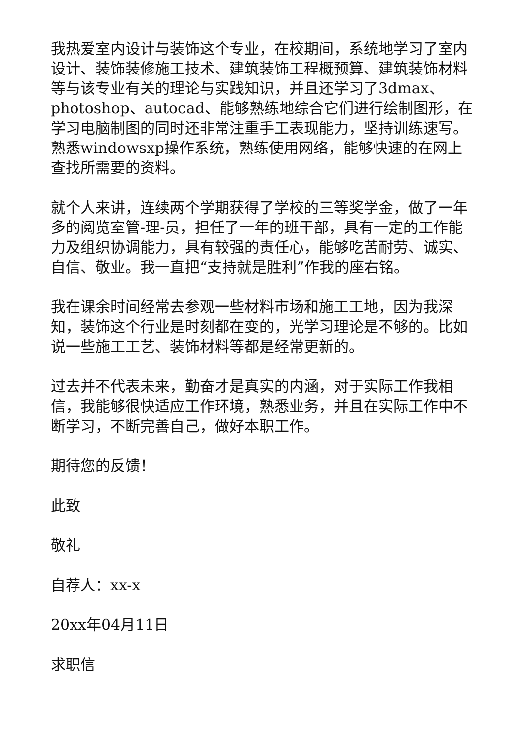我热爱室内设计与装饰这个专业，在校期间，系统地学习了室内设计、装饰装修施工技术、建筑装饰工程概预算、建筑装饰材料等与该专业有关的理论与实践知识，并且还学习了3dmax、photoshop、autocad、能够熟练地综合它们进行绘制图形，在学习电脑制图的同时还非常注重手工表现能力，坚持训练速写。熟悉windowsxp操作系统，熟练使用网络，能够快速的在网上查找所需要的资料。
就个人来讲，连续两个学期获得了学校的三等奖学金，做了一年多的阅览室管-理-员，担任了一年的班干部，具有一定的工作能力及组织协调能力，具有较强的责任心，能够吃苦耐劳、诚实、自信、敬业。我一直把“支持就是胜利”作我的座右铭。
我在课余时间经常去参观一些材料市场和施工工地，因为我深知，装饰这个行业是时刻都在变的，光学习理论是不够的。比如说一些施工工艺、装饰材料等都是经常更新的。
过去并不代表未来，勤奋才是真实的内涵，对于实际工作我相信，我能够很快适应工作环境，熟悉业务，并且在实际工作中不断学习，不断完善自己，做好本职工作。
期待您的反馈！
此致
敬礼
自荐人：xx-x
20xx年04月11日
求职信